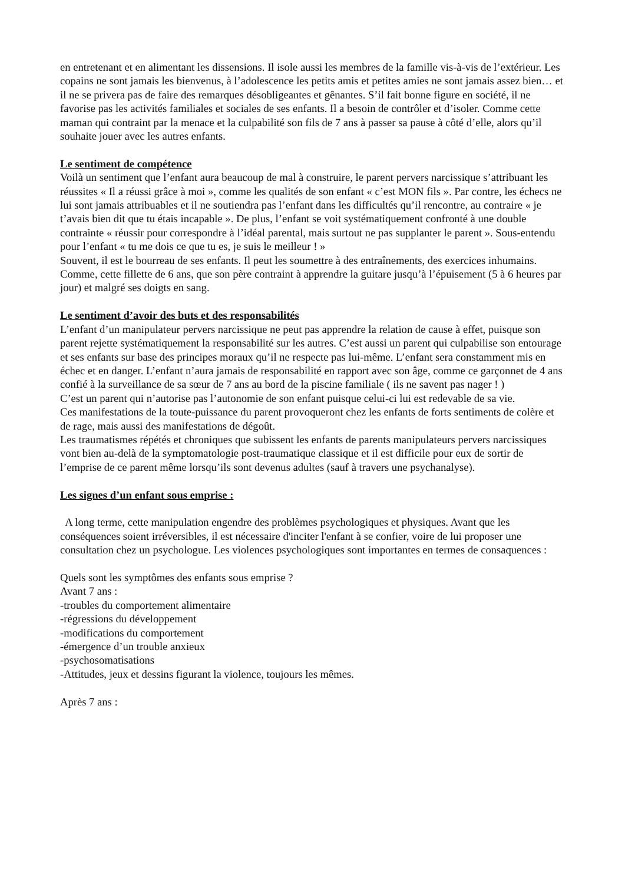en entretenant et en alimentant les dissensions. Il isole aussi les membres de la famille vis-à-vis de l’extérieur. Les copains ne sont jamais les bienvenus, à l’adolescence les petits amis et petites amies ne sont jamais assez bien… et il ne se privera pas de faire des remarques désobligeantes et gênantes. S’il fait bonne figure en société, il ne favorise pas les activités familiales et sociales de ses enfants. Il a besoin de contrôler et d’isoler. Comme cette maman qui contraint par la menace et la culpabilité son fils de 7 ans à passer sa pause à côté d’elle, alors qu’il souhaite jouer avec les autres enfants.
Le sentiment de compétence
Voilà un sentiment que l’enfant aura beaucoup de mal à construire, le parent pervers narcissique s’attribuant les réussites « Il a réussi grâce à moi », comme les qualités de son enfant « c’est MON fils ». Par contre, les échecs ne lui sont jamais attribuables et il ne soutiendra pas l’enfant dans les difficultés qu’il rencontre, au contraire « je t’avais bien dit que tu étais incapable ». De plus, l’enfant se voit systématiquement confronté à une double contrainte « réussir pour correspondre à l’idéal parental, mais surtout ne pas supplanter le parent ». Sous-entendu pour l’enfant « tu me dois ce que tu es, je suis le meilleur ! »
Souvent, il est le bourreau de ses enfants. Il peut les soumettre à des entraînements, des exercices inhumains. Comme, cette fillette de 6 ans, que son père contraint à apprendre la guitare jusqu’à l’épuisement (5 à 6 heures par jour) et malgré ses doigts en sang.
Le sentiment d’avoir des buts et des responsabilités
L’enfant d’un manipulateur pervers narcissique ne peut pas apprendre la relation de cause à effet, puisque son parent rejette systématiquement la responsabilité sur les autres. C’est aussi un parent qui culpabilise son entourage et ses enfants sur base des principes moraux qu’il ne respecte pas lui-même. L’enfant sera constamment mis en échec et en danger. L’enfant n’aura jamais de responsabilité en rapport avec son âge, comme ce garçonnet de 4 ans confié à la surveillance de sa sœur de 7 ans au bord de la piscine familiale ( ils ne savent pas nager ! )
C’est un parent qui n’autorise pas l’autonomie de son enfant puisque celui-ci lui est redevable de sa vie.
Ces manifestations de la toute-puissance du parent provoqueront chez les enfants de forts sentiments de colère et de rage, mais aussi des manifestations de dégoût.
Les traumatismes répétés et chroniques que subissent les enfants de parents manipulateurs pervers narcissiques vont bien au-delà de la symptomatologie post-traumatique classique et il est difficile pour eux de sortir de l’emprise de ce parent même lorsqu’ils sont devenus adultes (sauf à travers une psychanalyse).
Les signes d’un enfant sous emprise :
A long terme, cette manipulation engendre des problèmes psychologiques et physiques. Avant que les conséquences soient irréversibles, il est nécessaire d'inciter l'enfant à se confier, voire de lui proposer une consultation chez un psychologue. Les violences psychologiques sont importantes en termes de consaquences :
Quels sont les symptômes des enfants sous emprise ?
Avant 7 ans :
-troubles du comportement alimentaire
-régressions du développement
-modifications du comportement
-émergence d’un trouble anxieux
-psychosomatisations
-Attitudes, jeux et dessins figurant la violence, toujours les mêmes.
Après 7 ans :